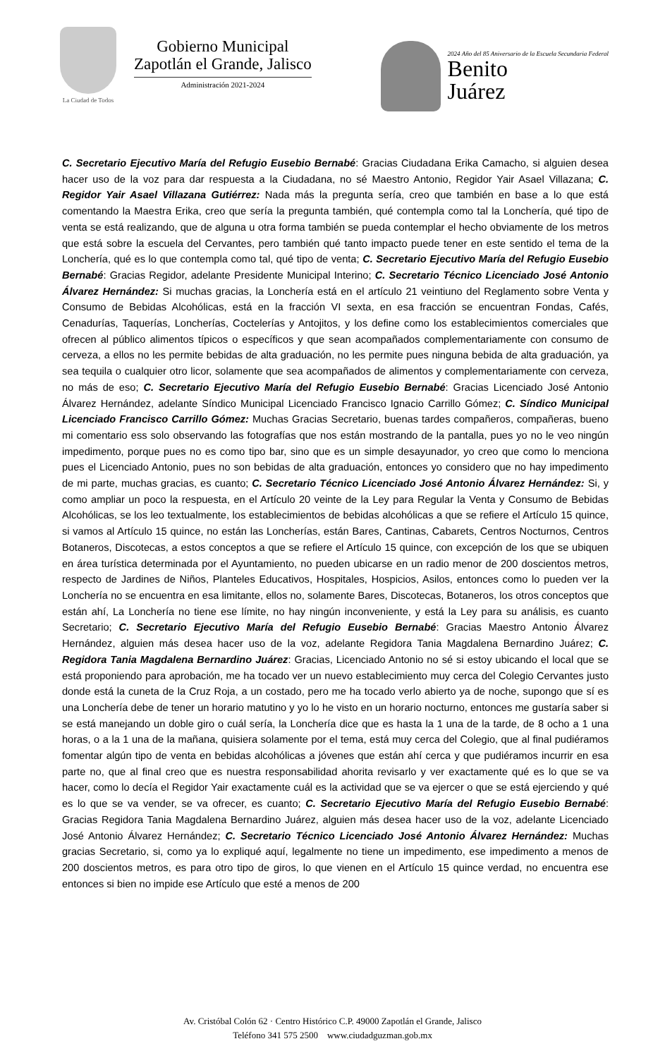La Ciudad de Todos
Gobierno Municipal
Zapotlán el Grande, Jalisco
Administración 2021-2024
2024 Año del 85 Aniversario de la Escuela Secundaria Federal
Benito
Juárez
C. Secretario Ejecutivo María del Refugio Eusebio Bernabé: Gracias Ciudadana Erika Camacho, si alguien desea hacer uso de la voz para dar respuesta a la Ciudadana, no sé Maestro Antonio, Regidor Yair Asael Villazana; C. Regidor Yair Asael Villazana Gutiérrez: Nada más la pregunta sería, creo que también en base a lo que está comentando la Maestra Erika, creo que sería la pregunta también, qué contempla como tal la Lonchería, qué tipo de venta se está realizando, que de alguna u otra forma también se pueda contemplar el hecho obviamente de los metros que está sobre la escuela del Cervantes, pero también qué tanto impacto puede tener en este sentido el tema de la Lonchería, qué es lo que contempla como tal, qué tipo de venta; C. Secretario Ejecutivo María del Refugio Eusebio Bernabé: Gracias Regidor, adelante Presidente Municipal Interino; C. Secretario Técnico Licenciado José Antonio Álvarez Hernández: Si muchas gracias, la Lonchería está en el artículo 21 veintiuno del Reglamento sobre Venta y Consumo de Bebidas Alcohólicas, está en la fracción VI sexta, en esa fracción se encuentran Fondas, Cafés, Cenadurías, Taquerías, Loncherías, Coctelerías y Antojitos, y los define como los establecimientos comerciales que ofrecen al público alimentos típicos o específicos y que sean acompañados complementariamente con consumo de cerveza, a ellos no les permite bebidas de alta graduación, no les permite pues ninguna bebida de alta graduación, ya sea tequila o cualquier otro licor, solamente que sea acompañados de alimentos y complementariamente con cerveza, no más de eso; C. Secretario Ejecutivo María del Refugio Eusebio Bernabé: Gracias Licenciado José Antonio Álvarez Hernández, adelante Síndico Municipal Licenciado Francisco Ignacio Carrillo Gómez; C. Síndico Municipal Licenciado Francisco Carrillo Gómez: Muchas Gracias Secretario, buenas tardes compañeros, compañeras, bueno mi comentario ess solo observando las fotografías que nos están mostrando de la pantalla, pues yo no le veo ningún impedimento, porque pues no es como tipo bar, sino que es un simple desayunador, yo creo que como lo menciona pues el Licenciado Antonio, pues no son bebidas de alta graduación, entonces yo considero que no hay impedimento de mi parte, muchas gracias, es cuanto; C. Secretario Técnico Licenciado José Antonio Álvarez Hernández: Si, y como ampliar un poco la respuesta, en el Artículo 20 veinte de la Ley para Regular la Venta y Consumo de Bebidas Alcohólicas, se los leo textualmente, los establecimientos de bebidas alcohólicas a que se refiere el Artículo 15 quince, si vamos al Artículo 15 quince, no están las Loncherías, están Bares, Cantinas, Cabarets, Centros Nocturnos, Centros Botaneros, Discotecas, a estos conceptos a que se refiere el Artículo 15 quince, con excepción de los que se ubiquen en área turística determinada por el Ayuntamiento, no pueden ubicarse en un radio menor de 200 doscientos metros, respecto de Jardines de Niños, Planteles Educativos, Hospitales, Hospicios, Asilos, entonces como lo pueden ver la Lonchería no se encuentra en esa limitante, ellos no, solamente Bares, Discotecas, Botaneros, los otros conceptos que están ahí, La Lonchería no tiene ese límite, no hay ningún inconveniente, y está la Ley para su análisis, es cuanto Secretario; C. Secretario Ejecutivo María del Refugio Eusebio Bernabé: Gracias Maestro Antonio Álvarez Hernández, alguien más desea hacer uso de la voz, adelante Regidora Tania Magdalena Bernardino Juárez; C. Regidora Tania Magdalena Bernardino Juárez: Gracias, Licenciado Antonio no sé si estoy ubicando el local que se está proponiendo para aprobación, me ha tocado ver un nuevo establecimiento muy cerca del Colegio Cervantes justo donde está la cuneta de la Cruz Roja, a un costado, pero me ha tocado verlo abierto ya de noche, supongo que sí es una Lonchería debe de tener un horario matutino y yo lo he visto en un horario nocturno, entonces me gustaría saber si se está manejando un doble giro o cuál sería, la Lonchería dice que es hasta la 1 una de la tarde, de 8 ocho a 1 una horas, o a la 1 una de la mañana, quisiera solamente por el tema, está muy cerca del Colegio, que al final pudiéramos fomentar algún tipo de venta en bebidas alcohólicas a jóvenes que están ahí cerca y que pudiéramos incurrir en esa parte no, que al final creo que es nuestra responsabilidad ahorita revisarlo y ver exactamente qué es lo que se va hacer, como lo decía el Regidor Yair exactamente cuál es la actividad que se va ejercer o que se está ejerciendo y qué es lo que se va vender, se va ofrecer, es cuanto; C. Secretario Ejecutivo María del Refugio Eusebio Bernabé: Gracias Regidora Tania Magdalena Bernardino Juárez, alguien más desea hacer uso de la voz, adelante Licenciado José Antonio Álvarez Hernández; C. Secretario Técnico Licenciado José Antonio Álvarez Hernández: Muchas gracias Secretario, si, como ya lo expliqué aquí, legalmente no tiene un impedimento, ese impedimento a menos de 200 doscientos metros, es para otro tipo de giros, lo que vienen en el Artículo 15 quince verdad, no encuentra ese entonces si bien no impide ese Artículo que esté a menos de 200
Av. Cristóbal Colón 62 · Centro Histórico C.P. 49000 Zapotlán el Grande, Jalisco
Teléfono 341 575 2500 www.ciudadguzman.gob.mx